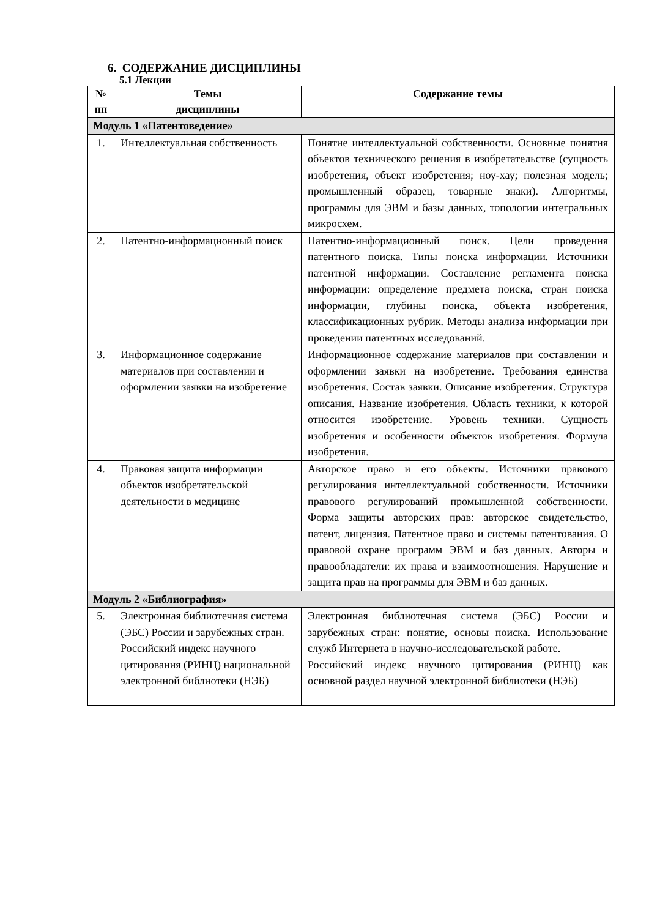6. СОДЕРЖАНИЕ ДИСЦИПЛИНЫ
5.1 Лекции
| № пп | Темы дисциплины | Содержание темы |
| --- | --- | --- |
| Модуль 1 «Патентоведение» | | |
| 1. | Интеллектуальная собственность | Понятие интеллектуальной собственности. Основные понятия объектов технического решения в изобретательстве (сущность изобретения, объект изобретения; ноу-хау; полезная модель; промышленный образец, товарные знаки). Алгоритмы, программы для ЭВМ и базы данных, топологии интегральных микросхем. |
| 2. | Патентно-информационный поиск | Патентно-информационный поиск. Цели проведения патентного поиска. Типы поиска информации. Источники патентной информации. Составление регламента поиска информации: определение предмета поиска, стран поиска информации, глубины поиска, объекта изобретения, классификационных рубрик. Методы анализа информации при проведении патентных исследований. |
| 3. | Информационное содержание материалов при составлении и оформлении заявки на изобретение | Информационное содержание материалов при составлении и оформлении заявки на изобретение. Требования единства изобретения. Состав заявки. Описание изобретения. Структура описания. Название изобретения. Область техники, к которой относится изобретение. Уровень техники. Сущность изобретения и особенности объектов изобретения. Формула изобретения. |
| 4. | Правовая защита информации объектов изобретательской деятельности в медицине | Авторское право и его объекты. Источники правового регулирования интеллектуальной собственности. Источники правового регулирований промышленной собственности. Форма защиты авторских прав: авторское свидетельство, патент, лицензия. Патентное право и системы патентования. О правовой охране программ ЭВМ и баз данных. Авторы и правообладатели: их права и взаимоотношения. Нарушение и защита прав на программы для ЭВМ и баз данных. |
| Модуль 2 «Библиография» | | |
| 5. | Электронная библиотечная система (ЭБС) России и зарубежных стран. Российский индекс научного цитирования (РИНЦ) национальной электронной библиотеки (НЭБ) | Электронная библиотечная система (ЭБС) России и зарубежных стран: понятие, основы поиска. Использование служб Интернета в научно-исследовательской работе. Российский индекс научного цитирования (РИНЦ) как основной раздел научной электронной библиотеки (НЭБ) |